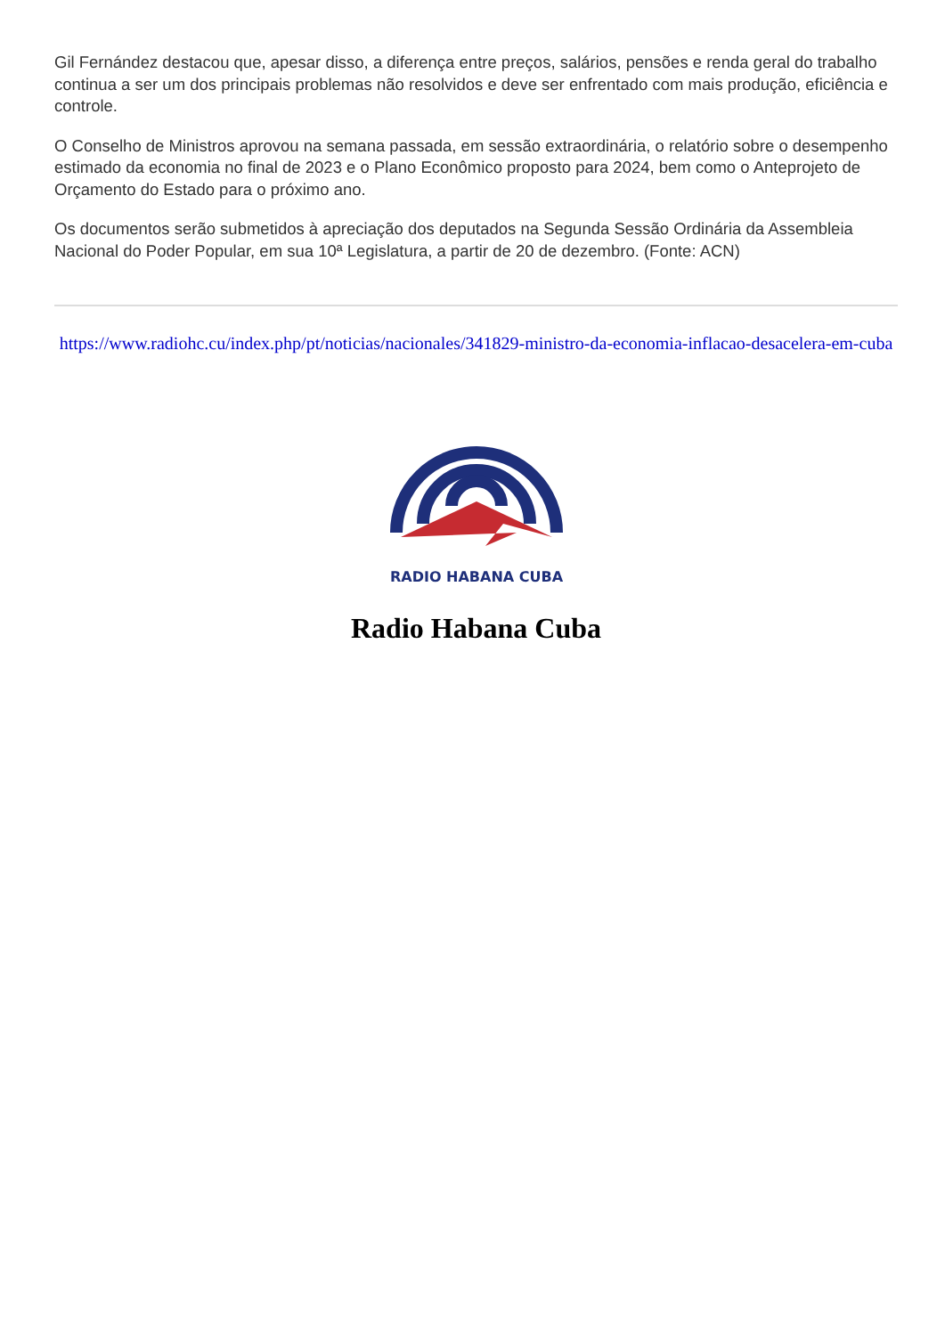Gil Fernández destacou que, apesar disso, a diferença entre preços, salários, pensões e renda geral do trabalho continua a ser um dos principais problemas não resolvidos e deve ser enfrentado com mais produção, eficiência e controle.
O Conselho de Ministros aprovou na semana passada, em sessão extraordinária, o relatório sobre o desempenho estimado da economia no final de 2023 e o Plano Econômico proposto para 2024, bem como o Anteprojeto de Orçamento do Estado para o próximo ano.
Os documentos serão submetidos à apreciação dos deputados na Segunda Sessão Ordinária da Assembleia Nacional do Poder Popular, em sua 10ª Legislatura, a partir de 20 de dezembro. (Fonte: ACN)
https://www.radiohc.cu/index.php/pt/noticias/nacionales/341829-ministro-da-economia-inflacao-desacelera-em-cuba
RADIO HABANA CUBA
Radio Habana Cuba